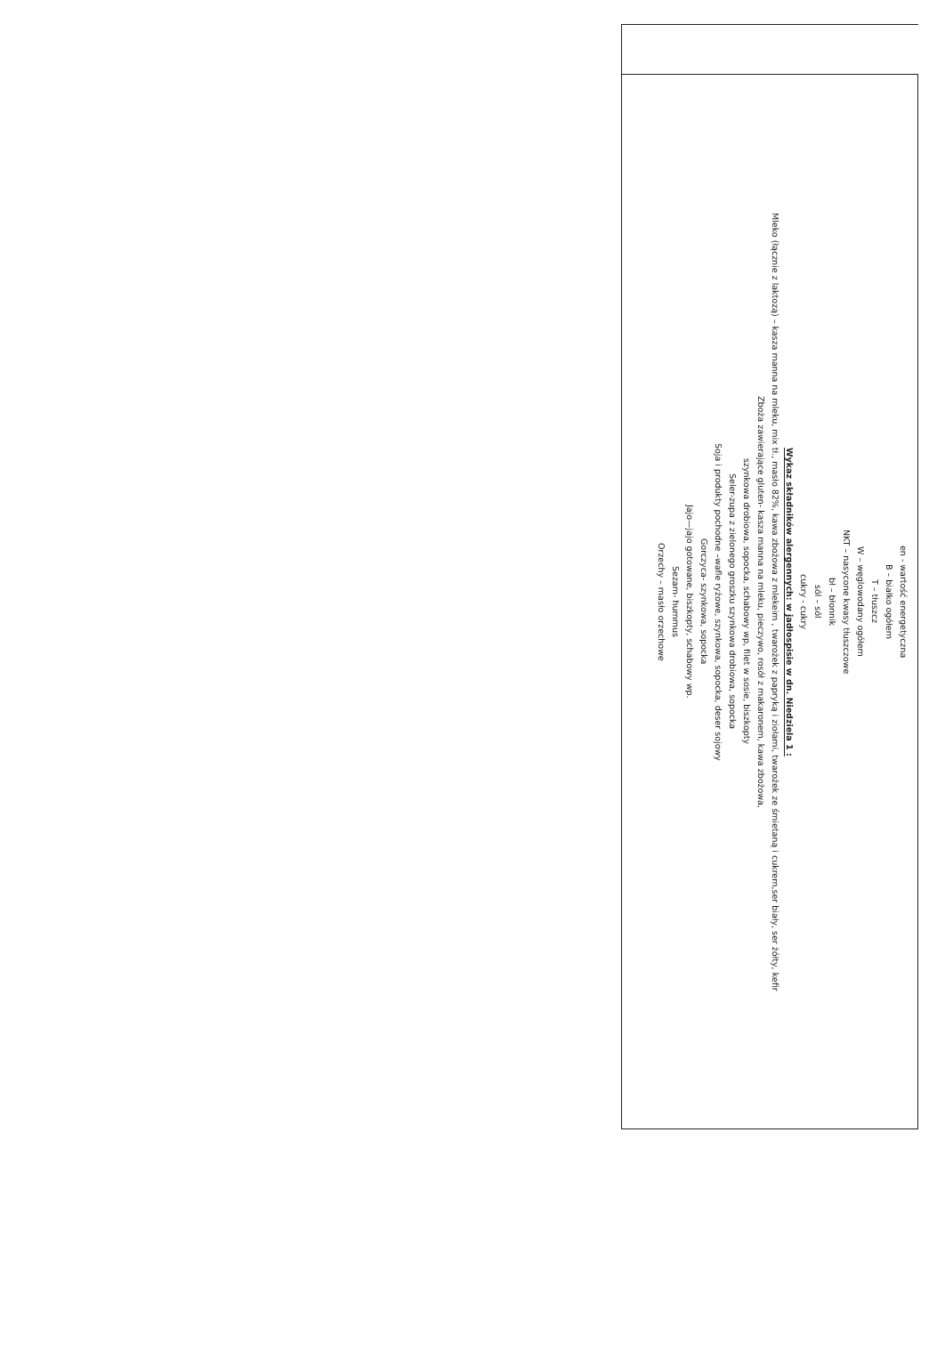en - wartość energetyczna
B – białko ogółem
T – tłuszcz
W – węglowodany ogółem
NKT – nasycone kwasy tłuszczowe
bł – błonnik
sól – sól
cukry - cukry
Wykaz składników alergennych: w jadłospisie w dn. Niedziela 1 :
Mleko (łącznie z laktozą) – kasza manna na mleku, mix tł., masło 82%, kawa zbożowa z mlekeim , twarożek z papryką i ziołami, twarożek ze śmietaną i cukrem,ser biały, ser żółty, kefir
Zboża zawierające gluten- kasza manna na mleku, pieczywo, rosół z makaronem, kawa zbożowa,
szynkowa drobiowa, sopocka, schabowy wp, filet w sosie, biszkopty
Seler-zupa z zielonego groszku szynkowa drobiowa, sopocka
Soja i produkty pochodne –wafle ryżowe, szynkowa, sopocka, deser sojowy
Gorczyca- szynkowa, sopocka
Jajo—jajo gotowane, biszkopty, schabowy wp.
Sezam- hummus
Orzechy – masło orzechowe